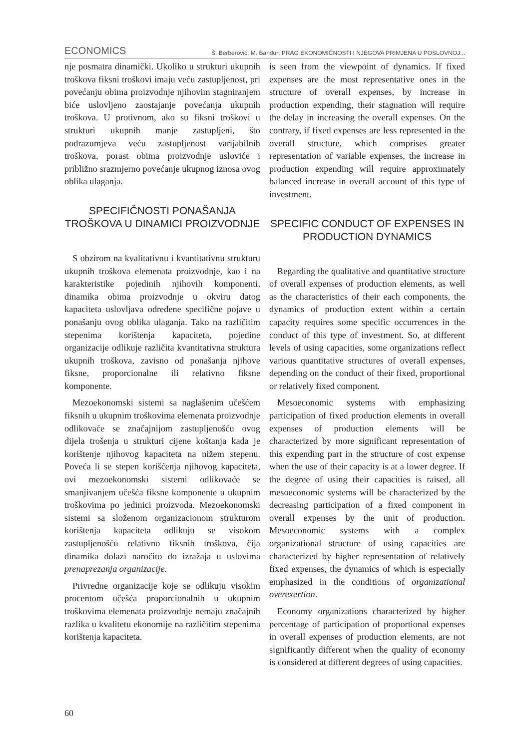ECONOMICS Š. Berberović; M. Bandur: PRAG EKONOMIČNOSTI I NJEGOVA PRIMJENA U POSLOVNOJ...
nje posmatra dinamički. Ukoliko u strukturi ukupnih troškova fiksni troškovi imaju veću zastupljenost, pri povećanju obima proizvodnje njihovim stagniranjem biće uslovljeno zaostajanje povećanja ukupnih troškova. U protivnom, ako su fiksni troškovi u strukturi ukupnih manje zastupljeni, što podrazumjeva veću zastupljenost varijabilnih troškova, porast obima proizvodnje usloviće i približno srazmjerno povećanje ukupnog iznosa ovog oblika ulaganja.
SPECIFIČNOSTI PONAŠANJA TROŠKOVA U DINAMICI PROIZVODNJE
S obzirom na kvalitativnu i kvantitativnu strukturu ukupnih troškova elemenata proizvodnje, kao i na karakteristike pojedinih njihovih komponenti, dinamika obima proizvodnje u okviru datog kapaciteta uslovljava određene specifične pojave u ponašanju ovog oblika ulaganja. Tako na različitim stepenima korištenja kapaciteta, pojedine organizacije odlikuje različita kvantitativna struktura ukupnih troškova, zavisno od ponašanja njihove fiksne, proporcionalne ili relativno fiksne komponente.
Mezoekonomski sistemi sa naglašenim učešćem fiksnih u ukupnim troškovima elemenata proizvodnje odlikovaće se značajnijom zastupljenošću ovog dijela trošenja u strukturi cijene koštanja kada je korištenje njihovog kapaciteta na nižem stepenu. Poveća li se stepen korišćenja njihovog kapaciteta, ovi mezoekonomski sistemi odlikovaće se smanjivanjem učešća fiksne komponente u ukupnim troškovima po jedinici proizvoda. Mezoekonomski sistemi sa složenom organizacionom strukturom korištenja kapaciteta odlikuju se visokom zastupljenošću relativno fiksnih troškova, čija dinamika dolazi naročito do izražaja u uslovima prenaprezanja organizacije.
Privredne organizacije koje se odlikuju visokim procentom učešća proporcionalnih u ukupnim troškovima elemenata proizvodnje nemaju značajnih razlika u kvalitetu ekonomije na različitim stepenima korištenja kapaciteta.
is seen from the viewpoint of dynamics. If fixed expenses are the most representative ones in the structure of overall expenses, by increase in production expending, their stagnation will require the delay in increasing the overall expenses. On the contrary, if fixed expenses are less represented in the overall structure, which comprises greater representation of variable expenses, the increase in production expending will require approximately balanced increase in overall account of this type of investment.
SPECIFIC CONDUCT OF EXPENSES IN PRODUCTION DYNAMICS
Regarding the qualitative and quantitative structure of overall expenses of production elements, as well as the characteristics of their each components, the dynamics of production extent within a certain capacity requires some specific occurrences in the conduct of this type of investment. So, at different levels of using capacities, some organizations reflect various quantitative structures of overall expenses, depending on the conduct of their fixed, proportional or relatively fixed component.
Mesoeconomic systems with emphasizing participation of fixed production elements in overall expenses of production elements will be characterized by more significant representation of this expending part in the structure of cost expense when the use of their capacity is at a lower degree. If the degree of using their capacities is raised, all mesoeconomic systems will be characterized by the decreasing participation of a fixed component in overall expenses by the unit of production. Mesoeconomic systems with a complex organizational structure of using capacities are characterized by higher representation of relatively fixed expenses, the dynamics of which is especially emphasized in the conditions of organizational overexertion.
Economy organizations characterized by higher percentage of participation of proportional expenses in overall expenses of production elements, are not significantly different when the quality of economy is considered at different degrees of using capacities.
60